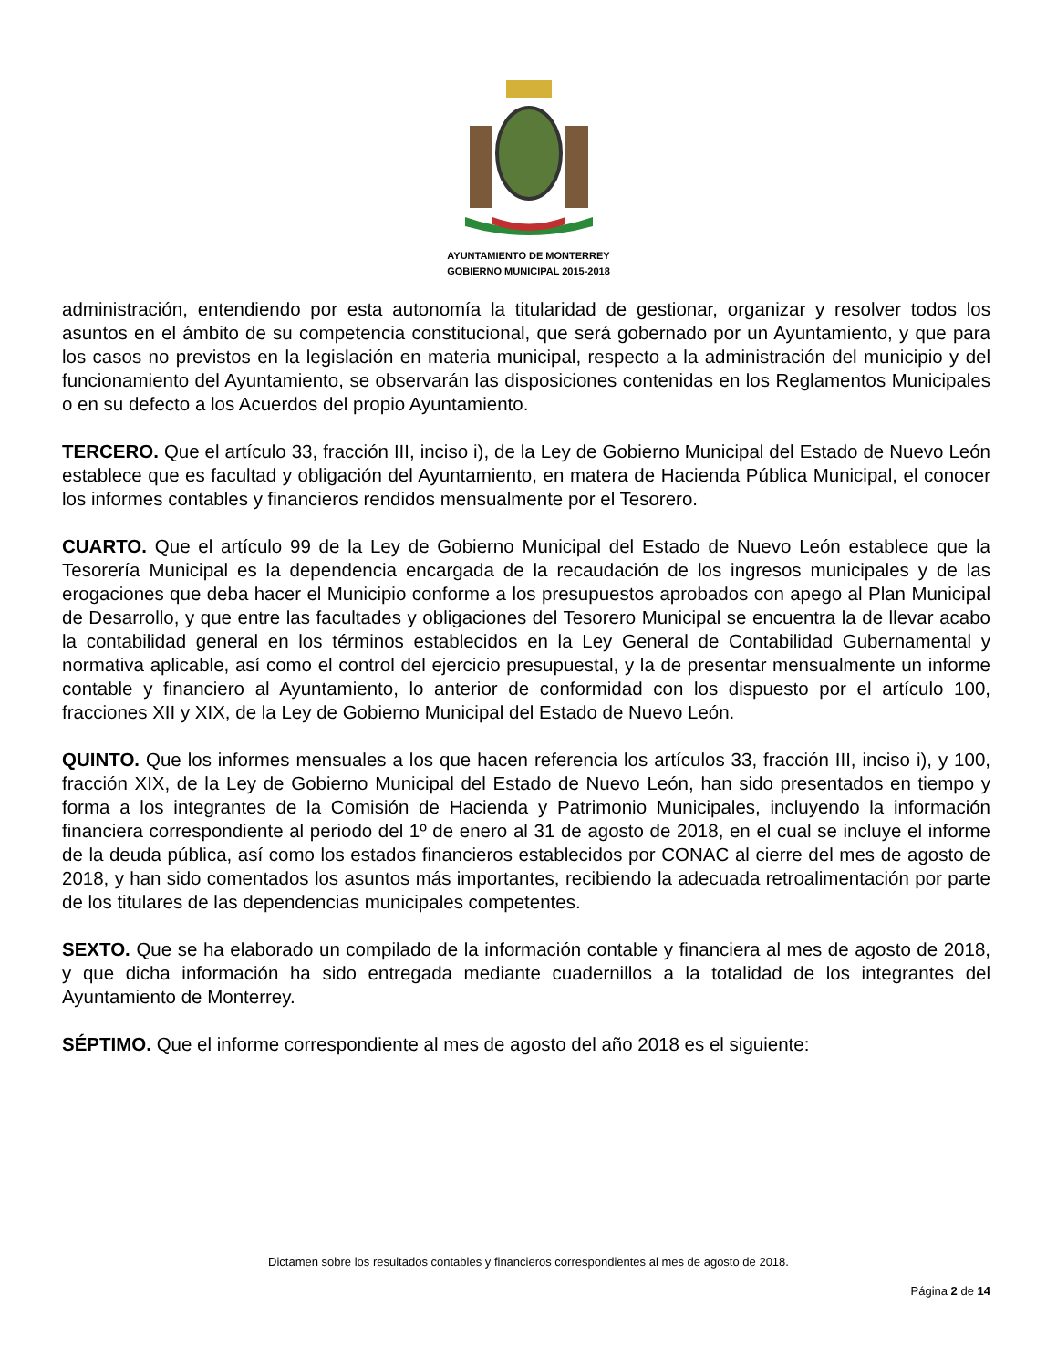AYUNTAMIENTO DE MONTERREY
GOBIERNO MUNICIPAL 2015-2018
administración, entendiendo por esta autonomía la titularidad de gestionar, organizar y resolver todos los asuntos en el ámbito de su competencia constitucional, que será gobernado por un Ayuntamiento, y que para los casos no previstos en la legislación en materia municipal, respecto a la administración del municipio y del funcionamiento del Ayuntamiento, se observarán las disposiciones contenidas en los Reglamentos Municipales o en su defecto a los Acuerdos del propio Ayuntamiento.
TERCERO. Que el artículo 33, fracción III, inciso i), de la Ley de Gobierno Municipal del Estado de Nuevo León establece que es facultad y obligación del Ayuntamiento, en matera de Hacienda Pública Municipal, el conocer los informes contables y financieros rendidos mensualmente por el Tesorero.
CUARTO. Que el artículo 99 de la Ley de Gobierno Municipal del Estado de Nuevo León establece que la Tesorería Municipal es la dependencia encargada de la recaudación de los ingresos municipales y de las erogaciones que deba hacer el Municipio conforme a los presupuestos aprobados con apego al Plan Municipal de Desarrollo, y que entre las facultades y obligaciones del Tesorero Municipal se encuentra la de llevar acabo la contabilidad general en los términos establecidos en la Ley General de Contabilidad Gubernamental y normativa aplicable, así como el control del ejercicio presupuestal, y la de presentar mensualmente un informe contable y financiero al Ayuntamiento, lo anterior de conformidad con los dispuesto por el artículo 100, fracciones XII y XIX, de la Ley de Gobierno Municipal del Estado de Nuevo León.
QUINTO. Que los informes mensuales a los que hacen referencia los artículos 33, fracción III, inciso i), y 100, fracción XIX, de la Ley de Gobierno Municipal del Estado de Nuevo León, han sido presentados en tiempo y forma a los integrantes de la Comisión de Hacienda y Patrimonio Municipales, incluyendo la información financiera correspondiente al periodo del 1º de enero al 31 de agosto de 2018, en el cual se incluye el informe de la deuda pública, así como los estados financieros establecidos por CONAC al cierre del mes de agosto de 2018, y han sido comentados los asuntos más importantes, recibiendo la adecuada retroalimentación por parte de los titulares de las dependencias municipales competentes.
SEXTO. Que se ha elaborado un compilado de la información contable y financiera al mes de agosto de 2018, y que dicha información ha sido entregada mediante cuadernillos a la totalidad de los integrantes del Ayuntamiento de Monterrey.
SÉPTIMO. Que el informe correspondiente al mes de agosto del año 2018 es el siguiente:
Dictamen sobre los resultados contables y financieros correspondientes al mes de agosto de 2018.
Página 2 de 14